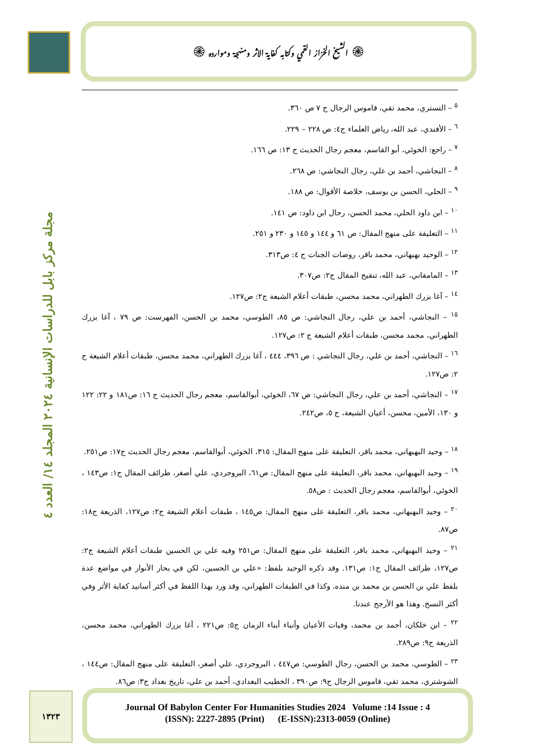۞ الشيخ الخزاز القمي وكتابه كفاية الاثر ومنهجة وموارده ۞
مجلة مركز بابل للدراسات الإنسانية ٢٠٢٤ المجلد ١٤/ العدد ٤
<sup>٥</sup> – التستري، محمد تقي، قاموس الرجال ج ٧ ص ٣٦٠.
<sup>٦</sup> – الأفندي، عبد الله، رياض العلماء ج٤: ص ٢٢٨ – ٢٢٩.
<sup>٧</sup> – راجع: الخوئي، أبو القاسم، معجم رجال الحديث ج ١٣: ص ١٦٦.
<sup>٨</sup> – النجاشي، أحمد بن علي، رجال النجاشي: ص ٢٦٨.
<sup>٩</sup> – الحلي، الحسن بن يوسف، خلاصة الأقوال: ص ١٨٨.
<sup>١٠</sup> – ابن داود الحلي، محمد الحسن، رجال ابن داود: ص ١٤١.
<sup>١١</sup> – التعليقة على منهج المقال: ص ٦١ و ١٤٤ و ١٤٥ و ٢٣٠ و ٢٥١.
<sup>١٢</sup> – الوحيد بهبهاني، محمد باقر، روضات الجنات ج ٤: ص٣١٣.
<sup>١٣</sup> – المامقاني، عبد الله، تنقيح المقال ج٢: ص٣٠٧.
<sup>١٤</sup> – آغا بزرك الطهراني، محمد محسن، طبقات أعلام الشيعة ج٢: ص١٢٧.
<sup>١٥</sup> – النجاشي، أحمد بن علي، رجال النجاشي: ص ٨٥، الطوسي، محمد بن الحسن، الفهرست: ص ٧٩ ، آغا بزرك الطهراني، محمد محسن، طبقات أعلام الشيعة ج ٢: ص١٢٧.
<sup>١٦</sup> – النجاشي، أحمد بن علي، رجال النجاشي : ص ٣٩٦، ٤٤٤ ، آغا بزرك الطهراني، محمد محسن، طبقات أعلام الشيعة ج ٢: ص١٢٧.
<sup>١٧</sup> – النجاشي، أحمد بن علي، رجال النجاشي: ص ٦٧، الخوئي، أبوالقاسم، معجم رجال الحديث ج ١٦: ص١٨١ و ٢٢: ١٢٢ و ١٣٠، الأمين، محسن، أعيان الشيعة، ج ٥، ص٢٤٢.
<sup>١٨</sup> – وحيد البهبهاني، محمد باقر، التعليقة على منهج المقال: ٣١٥، الخوئي، أبوالقاسم، معجم رجال الحديث ج١٧: ص٢٥١.
<sup>١٩</sup> – وحيد البهبهاني، محمد باقر، التعليقة على منهج المقال: ص٦١، البروجردي، علي أصغر، طرائف المقال ج١: ص١٤٣ ، الخوئي، أبوالقاسم، معجم رجال الحديث : ص٥٨.
<sup>٢٠</sup> – وحيد البهبهاني، محمد باقر، التعليقة على منهج المقال: ص١٤٥ ، طبقات أعلام الشيعة ج٢: ص١٢٧، الذريعة ج١٨: ص٨٧.
<sup>٢١</sup> – وحيد البهبهاني، محمد باقر، التعليقة على منهج المقال: ص٢٥١ وفيه علي بن الحسين طبقات أعلام الشيعة ج٢: ص١٢٧، طرائف المقال ج١: ص١٣١. وقد ذكره الوحيد بلفظ: «علي بن الحسين، لكن في بحار الأنوار في مواضع عدة بلفظ علي بن الحسن بن محمد بن منده. وكذا في الطبقات الطهراني، وقد ورد بهذا اللفظ في أكثر أسانيد كفاية الأثر وفي أكثر النسخ. وهذا هو الأرجح عندنا.
<sup>٢٢</sup> – ابن خلكان، أحمد بن محمد، وفيات الأعيان وأنباء أبناء الزمان ج٥: ص٢٢١ ، آغا بزرك الطهراني، محمد محسن، الذريعة ج٩: ص٢٨٩.
<sup>٢٣</sup> – الطوسي، محمد بن الحسن، رجال الطوسي: ص٤٤٧ ، البروجردي، علي أصغر، التعليقة على منهج المقال: ص١٤٤ ، الشوشتري، محمد تقي، قاموس الرجال ج٩: ص٣٩٠ ، الخطيب البغدادي، أحمد بن علي، تاريخ بغداد ج٣: ص٨٦.
١٣٢٣
Journal Of Babylon Center For Humanities Studies 2024 Volume :14 Issue : 4
(ISSN): 2227-2895 (Print) (E-ISSN):2313-0059 (Online)